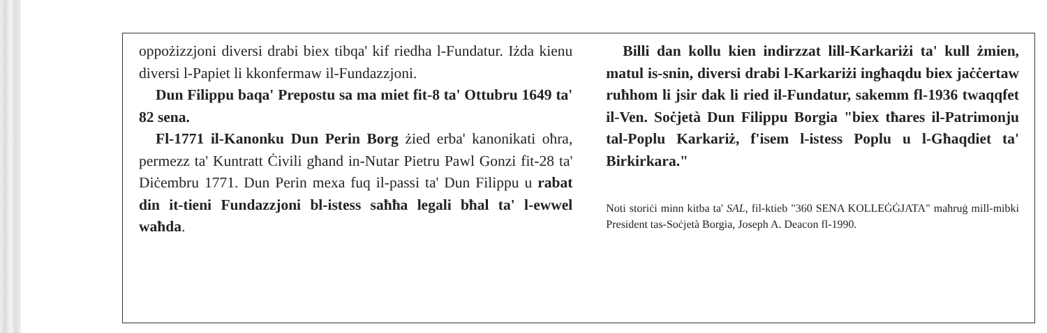oppożizzjoni diversi drabi biex tibqa' kif riedha l-Fundatur. Iżda kienu diversi l-Papiet li kkonfermaw il-Fundazzjoni.
Dun Filippu baqa' Prepostu sa ma miet fit-8 ta' Ottubru 1649 ta' 82 sena.
Fl-1771 il-Kanonku Dun Perin Borg żied erba' kanonikati oħra, permezz ta' Kuntratt Ċivili għand in-Nutar Pietru Pawl Gonzi fit-28 ta' Diċembru 1771. Dun Perin mexa fuq il-passi ta' Dun Filippu u rabat din it-tieni Fundazzjoni bl-istess saħħa legali bħal ta' l-ewwel waħda.
Billi dan kollu kien indirzzat lill-Karkariżi ta' kull żmien, matul is-snin, diversi drabi l-Karkariżi ingħaqdu biex jaċċertaw ruħhom li jsir dak li ried il-Fundatur, sakemm fl-1936 twaqqfet il-Ven. Soċjetà Dun Filippu Borgia "biex tħares il-Patrimonju tal-Poplu Karkariż, f'isem l-istess Poplu u l-Għaqdiet ta' Birkirkara."
Noti storiċi minn kitba ta' SAL, fil-ktieb "360 SENA KOLLEĠĠJATA" maħruġ mill-mibki President tas-Soċjetà Borgia, Joseph A. Deacon fl-1990.